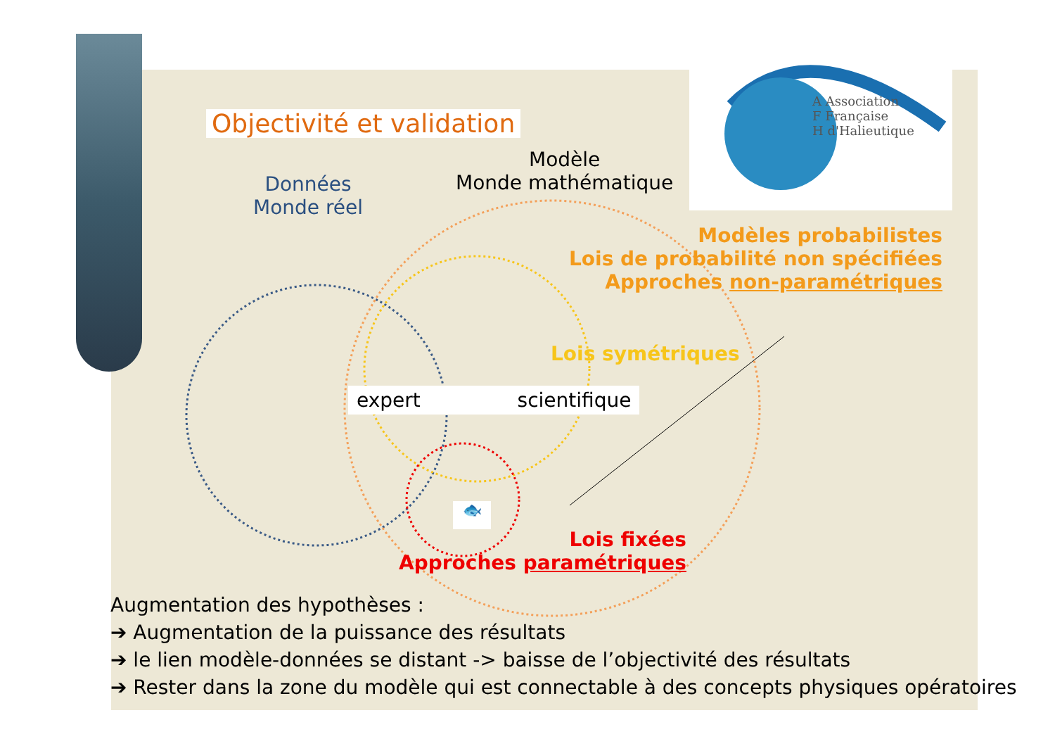Objectivité et validation
Données
Monde réel
Modèle
Monde mathématique
A Association
F Française
H d'Halieutique
Modèles probabilistes
Lois de probabilité non spécifiées
Approches non-paramétriques
Lois symétriques
expert scientifique
🐟
Lois fixées
Approches paramétriques
Augmentation des hypothèses :
➔ Augmentation de la puissance des résultats
➔ le lien modèle-données se distant -> baisse de l’objectivité des résultats
➔ Rester dans la zone du modèle qui est connectable à des concepts physiques opératoires